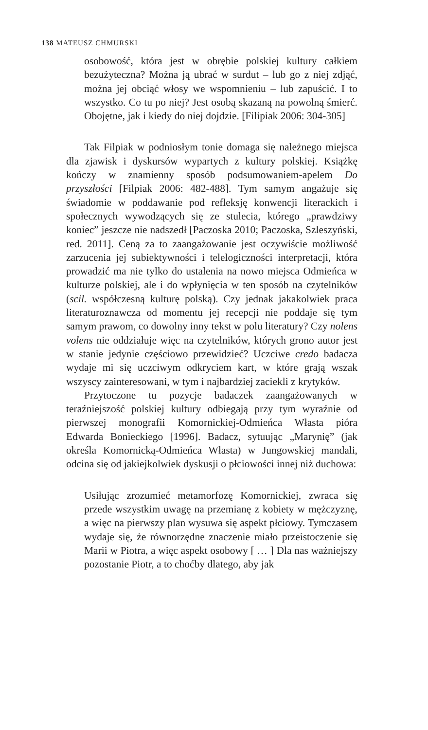138 MATEUSZ CHMURSKI
osobowość, która jest w obrębie polskiej kultury całkiem bezużyteczna? Można ją ubrać w surdut – lub go z niej zdjąć, można jej obciąć włosy we wspomnieniu – lub zapuścić. I to wszystko. Co tu po niej? Jest osobą skazaną na powolną śmierć. Obojętne, jak i kiedy do niej dojdzie. [Filipiak 2006: 304-305]
Tak Filpiak w podniosłym tonie domaga się należnego miejsca dla zjawisk i dyskursów wypartych z kultury polskiej. Książkę kończy w znamienny sposób podsumowaniem-apelem Do przyszłości [Filpiak 2006: 482-488]. Tym samym angażuje się świadomie w poddawanie pod refleksję konwencji literackich i społecznych wywodzących się ze stulecia, którego „prawdziwy koniec” jeszcze nie nadszedł [Paczoska 2010; Paczoska, Szleszyński, red. 2011]. Ceną za to zaangażowanie jest oczywiście możliwość zarzucenia jej subiektywności i telelogiczności interpretacji, która prowadzić ma nie tylko do ustalenia na nowo miejsca Odmieńca w kulturze polskiej, ale i do wpłynięcia w ten sposób na czytelników (scil. współczesną kulturę polską). Czy jednak jakakolwiek praca literaturoznawcza od momentu jej recepcji nie poddaje się tym samym prawom, co dowolny inny tekst w polu literatury? Czy nolens volens nie oddziałuje więc na czytelników, których grono autor jest w stanie jedynie częściowo przewidzieć? Uczciwe credo badacza wydaje mi się uczciwym odkryciem kart, w które grają wszak wszyscy zainteresowani, w tym i najbardziej zaciekli z krytyków.
Przytoczone tu pozycje badaczek zaangażowanych w teraźniejszość polskiej kultury odbiegają przy tym wyraźnie od pierwszej monografii Komornickiej-Odmieńca Własta pióra Edwarda Bonieckiego [1996]. Badacz, sytuując „Marynię” (jak określa Komornicką-Odmieńca Własta) w Jungowskiej mandali, odcina się od jakiejkolwiek dyskusji o płciowości innej niż duchowa:
Usiłując zrozumieć metamorfozę Komornickiej, zwraca się przede wszystkim uwagę na przemianę z kobiety w mężczyznę, a więc na pierwszy plan wysuwa się aspekt płciowy. Tymczasem wydaje się, że równorzędne znaczenie miało przeistoczenie się Marii w Piotra, a więc aspekt osobowy [ … ] Dla nas ważniejszy pozostanie Piotr, a to choćby dlatego, aby jak